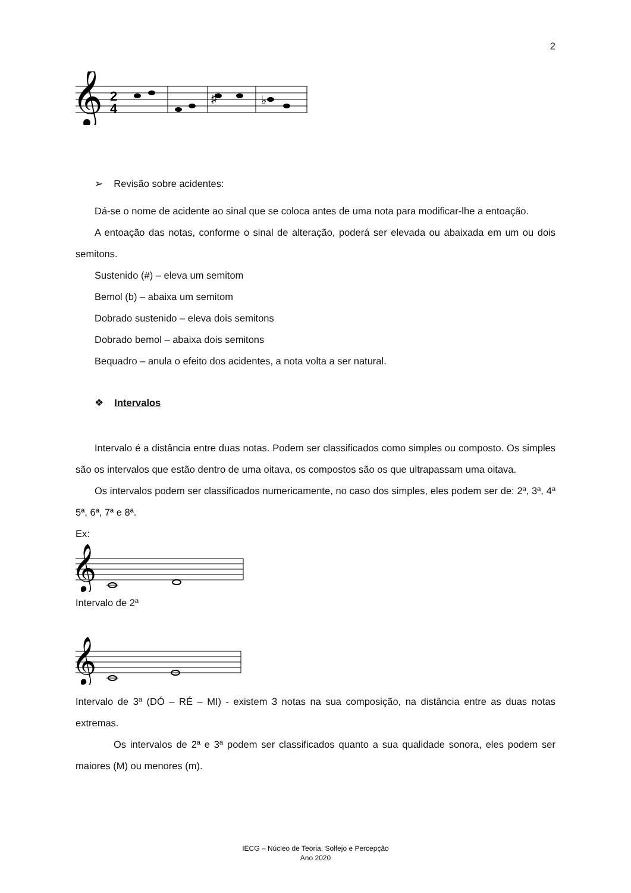2
𝄞
2
4
♯
♭
➢ Revisão sobre acidentes:
Dá-se o nome de acidente ao sinal que se coloca antes de uma nota para modificar-lhe a entoação.
A entoação das notas, conforme o sinal de alteração, poderá ser elevada ou abaixada em um ou dois semitons.
Sustenido (#) – eleva um semitom
Bemol (b) – abaixa um semitom
Dobrado sustenido – eleva dois semitons
Dobrado bemol – abaixa dois semitons
Bequadro – anula o efeito dos acidentes, a nota volta a ser natural.
❖ Intervalos
Intervalo é a distância entre duas notas. Podem ser classificados como simples ou composto. Os simples são os intervalos que estão dentro de uma oitava, os compostos são os que ultrapassam uma oitava.
Os intervalos podem ser classificados numericamente, no caso dos simples, eles podem ser de: 2ª, 3ª, 4ª 5ª, 6ª, 7ª e 8ª.
Ex:
𝄞
Intervalo de 2ª
𝄞
Intervalo de 3ª (DÓ – RÉ – MI) - existem 3 notas na sua composição, na distância entre as duas notas extremas.
Os intervalos de 2ª e 3ª podem ser classificados quanto a sua qualidade sonora, eles podem ser maiores (M) ou menores (m).
IECG – Núcleo de Teoria, Solfejo e Percepção
Ano 2020